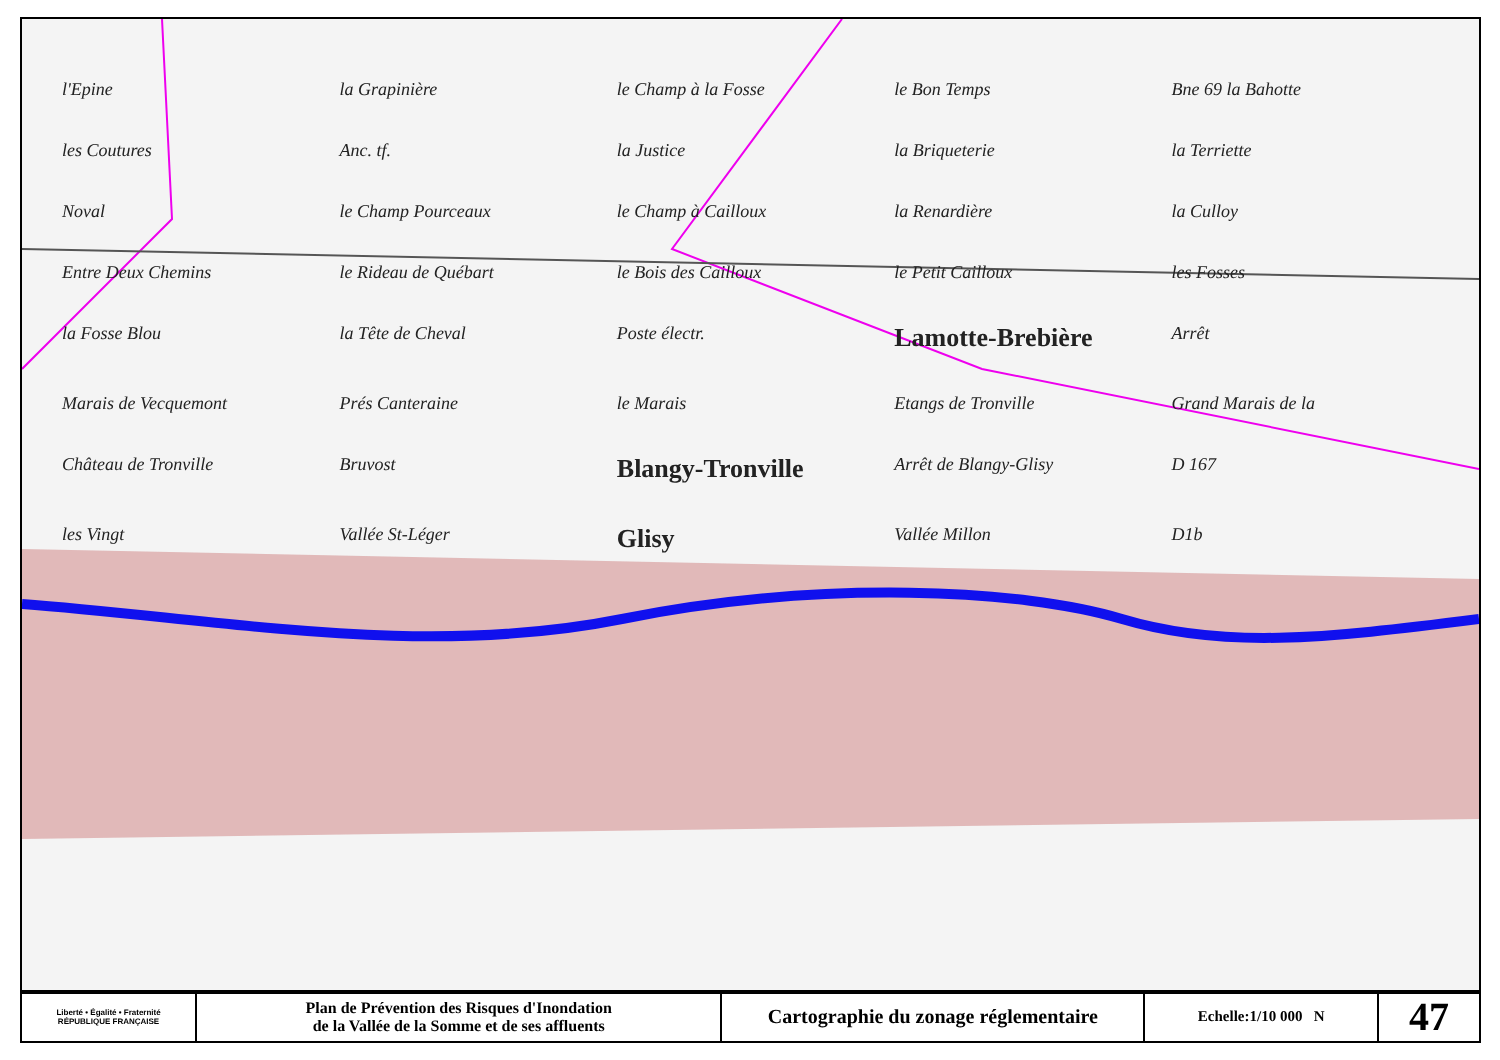l'Epine la Grapinière le Champ à la Fosse le Bon Temps Bne 69 la Bahotte les Coutures Anc. tf. la Justice la Briqueterie la Terriette Noval le Champ Pourceaux le Champ à Cailloux la Renardière la Culloy Entre Deux Chemins le Rideau de Québart le Bois des Cailloux le Petit Cailloux les Fosses la Fosse Blou la Tête de Cheval Poste électr. Lamotte-Brebière Arrêt Marais de Vecquemont Prés Canteraine le Marais Etangs de Tronville Grand Marais de la Château de Tronville Bruvost Blangy-Tronville Arrêt de Blangy-Glisy D 167 les Vingt Vallée St-Léger Glisy Vallée Millon D1b
| Liberté • Égalité • Fraternité RÉPUBLIQUE FRANÇAISE | Plan de Prévention des Risques d'Inondation de la Vallée de la Somme et de ses affluents | Cartographie du zonage réglementaire | Echelle:1/10 000 N | 47 |